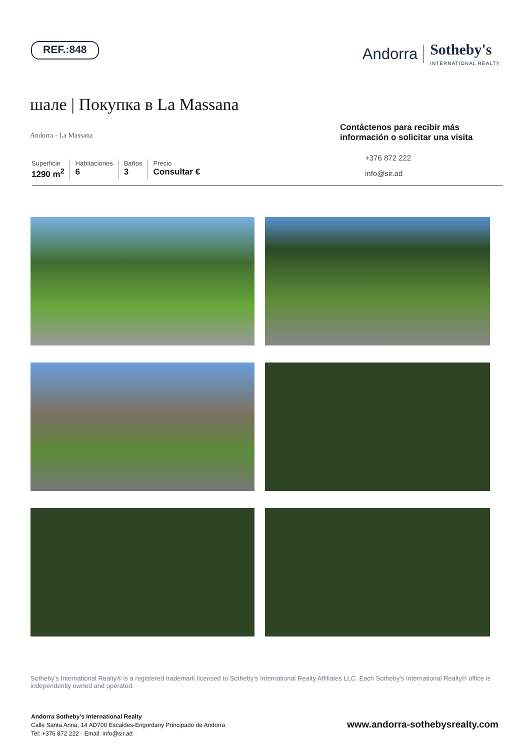REF.:848
Andorra Sotheby's
INTERNATIONAL REALTY
шале | Покупка в La Massana
Andorra - La Massana
Superficie
1290 m<sup>2</sup>
Habitaciones
6
Baños
3
Precio
Consultar €
Contáctenos para recibir más información o solicitar una visita
+376 872 222
info@sir.ad
Sotheby's International Realty® is a registered trademark licensed to Sotheby's International Realty Affiliates LLC. Each Sotheby's International Realty® office is independently owned and operated.
Andorra Sotheby's International Realty
Calle Santa Anna, 14 AD700 Escaldes-Engordany Principado de Andorra
Tel: +376 872 222 · Email: info@sir.ad
www.andorra-sothebysrealty.com